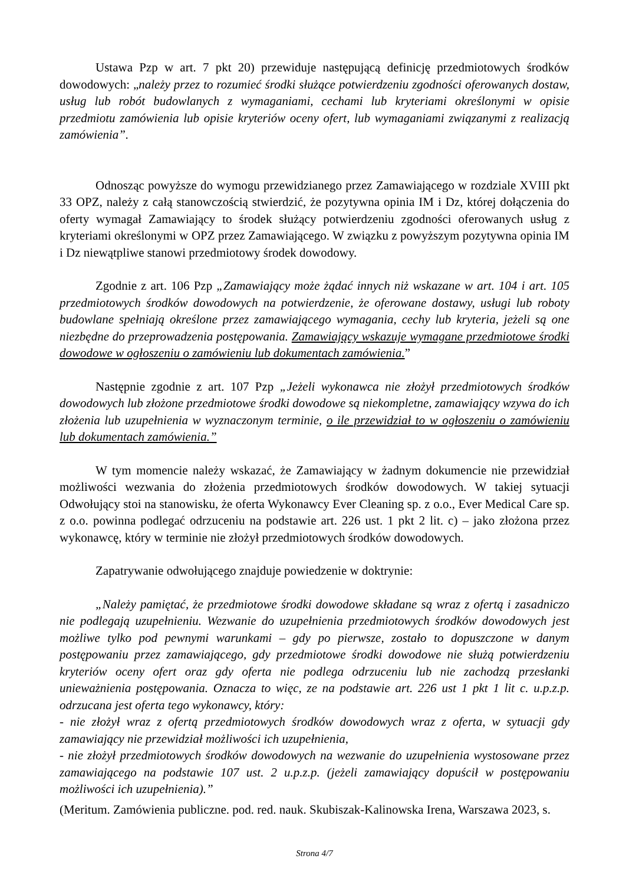Ustawa Pzp w art. 7 pkt 20) przewiduje następującą definicję przedmiotowych środków dowodowych: „należy przez to rozumieć środki służące potwierdzeniu zgodności oferowanych dostaw, usług lub robót budowlanych z wymaganiami, cechami lub kryteriami określonymi w opisie przedmiotu zamówienia lub opisie kryteriów oceny ofert, lub wymaganiami związanymi z realizacją zamówienia”.
Odnosząc powyższe do wymogu przewidzianego przez Zamawiającego w rozdziale XVIII pkt 33 OPZ, należy z całą stanowczością stwierdzić, że pozytywna opinia IM i Dz, której dołączenia do oferty wymagał Zamawiający to środek służący potwierdzeniu zgodności oferowanych usług z kryteriami określonymi w OPZ przez Zamawiającego. W związku z powyższym pozytywna opinia IM i Dz niewątpliwe stanowi przedmiotowy środek dowodowy.
Zgodnie z art. 106 Pzp „Zamawiający może żądać innych niż wskazane w art. 104 i art. 105 przedmiotowych środków dowodowych na potwierdzenie, że oferowane dostawy, usługi lub roboty budowlane spełniają określone przez zamawiającego wymagania, cechy lub kryteria, jeżeli są one niezbędne do przeprowadzenia postępowania. Zamawiający wskazuje wymagane przedmiotowe środki dowodowe w ogłoszeniu o zamówieniu lub dokumentach zamówienia.”
Następnie zgodnie z art. 107 Pzp „Jeżeli wykonawca nie złożył przedmiotowych środków dowodowych lub złożone przedmiotowe środki dowodowe są niekompletne, zamawiający wzywa do ich złożenia lub uzupełnienia w wyznaczonym terminie, o ile przewidział to w ogłoszeniu o zamówieniu lub dokumentach zamówienia.”
W tym momencie należy wskazać, że Zamawiający w żadnym dokumencie nie przewidział możliwości wezwania do złożenia przedmiotowych środków dowodowych. W takiej sytuacji Odwołujący stoi na stanowisku, że oferta Wykonawcy Ever Cleaning sp. z o.o., Ever Medical Care sp. z o.o. powinna podlegać odrzuceniu na podstawie art. 226 ust. 1 pkt 2 lit. c) – jako złożona przez wykonawcę, który w terminie nie złożył przedmiotowych środków dowodowych.
Zapatrywanie odwołującego znajduje powiedzenie w doktrynie:
„Należy pamiętać, że przedmiotowe środki dowodowe składane są wraz z ofertą i zasadniczo nie podlegają uzupełnieniu. Wezwanie do uzupełnienia przedmiotowych środków dowodowych jest możliwe tylko pod pewnymi warunkami – gdy po pierwsze, zostało to dopuszczone w danym postępowaniu przez zamawiającego, gdy przedmiotowe środki dowodowe nie służą potwierdzeniu kryteriów oceny ofert oraz gdy oferta nie podlega odrzuceniu lub nie zachodzą przesłanki unieważnienia postępowania. Oznacza to więc, ze na podstawie art. 226 ust 1 pkt 1 lit c. u.p.z.p. odrzucana jest oferta tego wykonawcy, który:
- nie złożył wraz z ofertą przedmiotowych środków dowodowych wraz z oferta, w sytuacji gdy zamawiający nie przewidział możliwości ich uzupełnienia,
- nie złożył przedmiotowych środków dowodowych na wezwanie do uzupełnienia wystosowane przez zamawiającego na podstawie 107 ust. 2 u.p.z.p. (jeżeli zamawiający dopuścił w postępowaniu możliwości ich uzupełnienia).”
(Meritum. Zamówienia publiczne. pod. red. nauk. Skubiszak-Kalinowska Irena, Warszawa 2023, s.
Strona 4/7